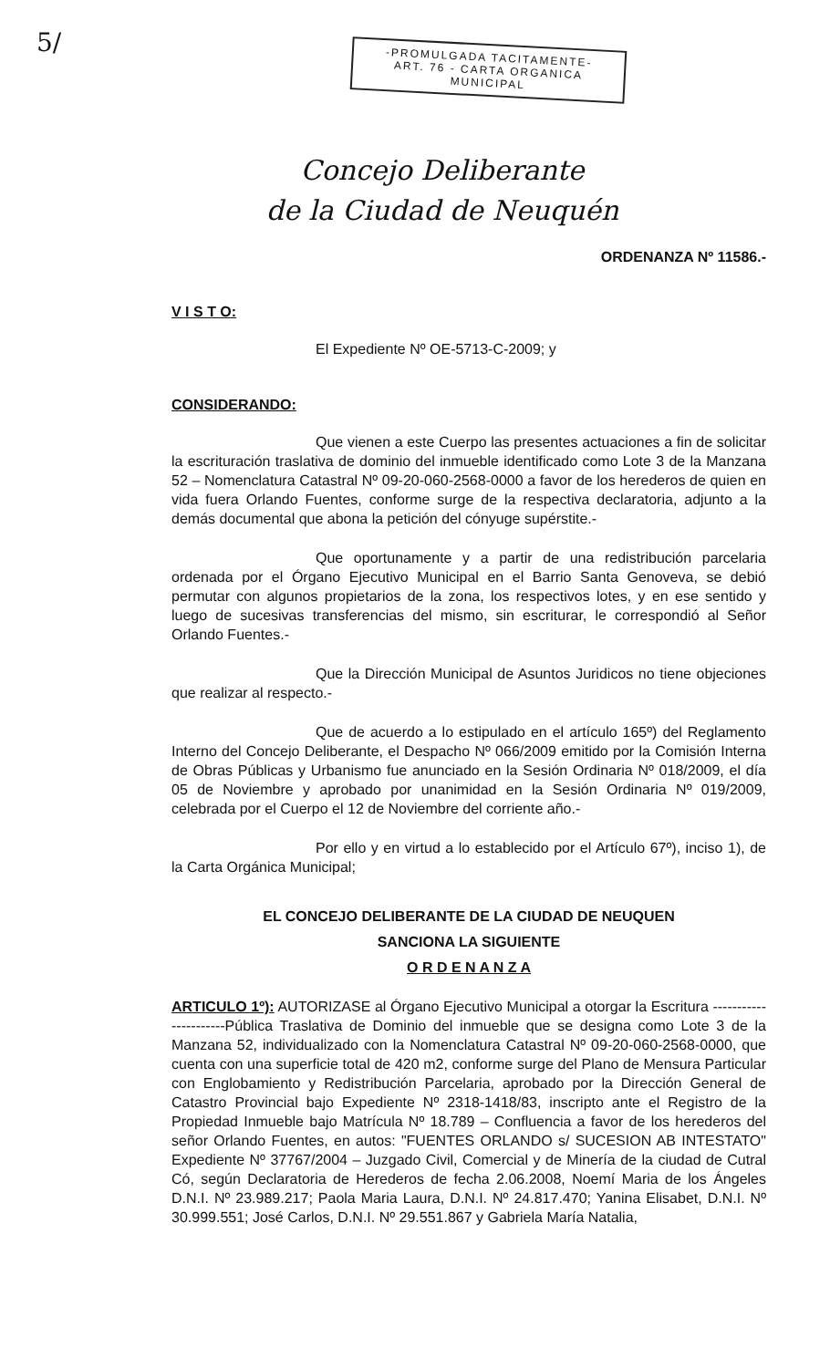5/
-PROMULGADA TACITAMENTE-
ART. 76 - CARTA ORGANICA
MUNICIPAL
Concejo Deliberante
de la Ciudad de Neuquén
ORDENANZA Nº 11586.-
V I S T O:
El Expediente Nº OE-5713-C-2009; y
CONSIDERANDO:
Que vienen a este Cuerpo las presentes actuaciones a fin de solicitar la escrituración traslativa de dominio del inmueble identificado como Lote 3 de la Manzana 52 – Nomenclatura Catastral Nº 09-20-060-2568-0000 a favor de los herederos de quien en vida fuera Orlando Fuentes, conforme surge de la respectiva declaratoria, adjunto a la demás documental que abona la petición del cónyuge supérstite.-
Que oportunamente y a partir de una redistribución parcelaria ordenada por el Órgano Ejecutivo Municipal en el Barrio Santa Genoveva, se debió permutar con algunos propietarios de la zona, los respectivos lotes, y en ese sentido y luego de sucesivas transferencias del mismo, sin escriturar, le correspondió al Señor Orlando Fuentes.-
Que la Dirección Municipal de Asuntos Juridicos no tiene objeciones que realizar al respecto.-
Que de acuerdo a lo estipulado en el artículo 165º) del Reglamento Interno del Concejo Deliberante, el Despacho Nº 066/2009 emitido por la Comisión Interna de Obras Públicas y Urbanismo fue anunciado en la Sesión Ordinaria Nº 018/2009, el día 05 de Noviembre y aprobado por unanimidad en la Sesión Ordinaria Nº 019/2009, celebrada por el Cuerpo el 12 de Noviembre del corriente año.-
Por ello y en virtud a lo establecido por el Artículo 67º), inciso 1), de la Carta Orgánica Municipal;
EL CONCEJO DELIBERANTE DE LA CIUDAD DE NEUQUEN
SANCIONA LA SIGUIENTE
O R D E N A N Z A
ARTICULO 1º): AUTORIZASE al Órgano Ejecutivo Municipal a otorgar la Escritura ----------------------Pública Traslativa de Dominio del inmueble que se designa como Lote 3 de la Manzana 52, individualizado con la Nomenclatura Catastral Nº 09-20-060-2568-0000, que cuenta con una superficie total de 420 m2, conforme surge del Plano de Mensura Particular con Englobamiento y Redistribución Parcelaria, aprobado por la Dirección General de Catastro Provincial bajo Expediente Nº 2318-1418/83, inscripto ante el Registro de la Propiedad Inmueble bajo Matrícula Nº 18.789 – Confluencia a favor de los herederos del señor Orlando Fuentes, en autos: "FUENTES ORLANDO s/ SUCESION AB INTESTATO" Expediente Nº 37767/2004 – Juzgado Civil, Comercial y de Minería de la ciudad de Cutral Có, según Declaratoria de Herederos de fecha 2.06.2008, Noemí Maria de los Ángeles D.N.I. Nº 23.989.217; Paola Maria Laura, D.N.I. Nº 24.817.470; Yanina Elisabet, D.N.I. Nº 30.999.551; José Carlos, D.N.I. Nº 29.551.867 y Gabriela María Natalia,